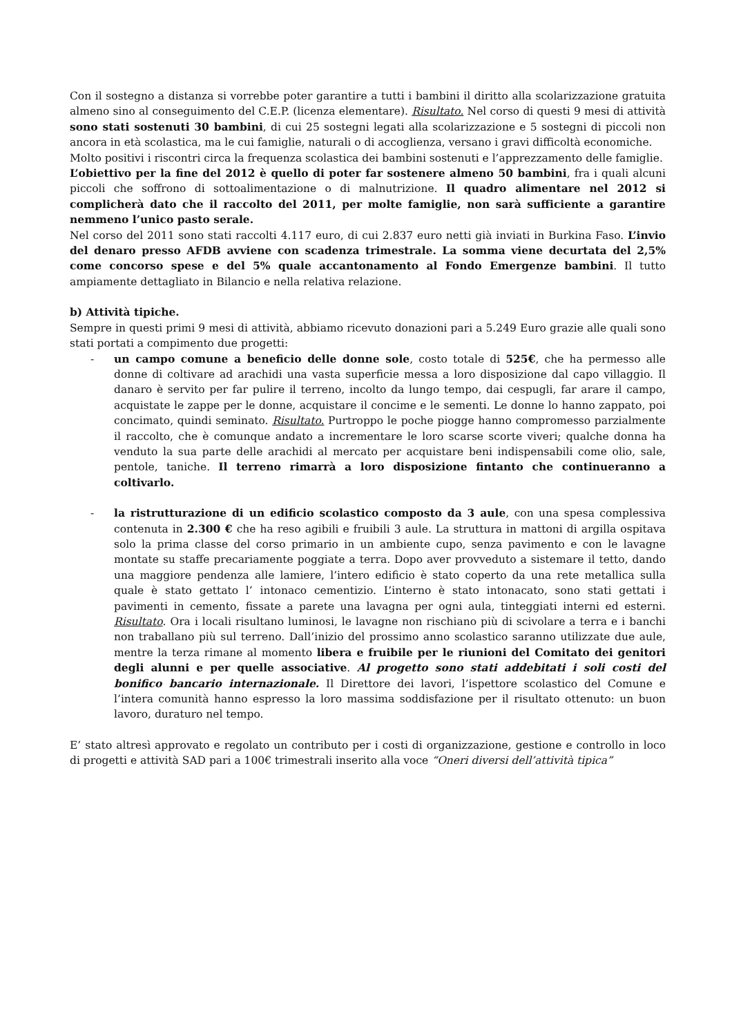Con il sostegno a distanza si vorrebbe poter garantire a tutti i bambini il diritto alla scolarizzazione gratuita almeno sino al conseguimento del C.E.P. (licenza elementare). Risultato. Nel corso di questi 9 mesi di attività sono stati sostenuti 30 bambini, di cui 25 sostegni legati alla scolarizzazione e 5 sostegni di piccoli non ancora in età scolastica, ma le cui famiglie, naturali o di accoglienza, versano i gravi difficoltà economiche.
Molto positivi i riscontri circa la frequenza scolastica dei bambini sostenuti e l’apprezzamento delle famiglie.
L’obiettivo per la fine del 2012 è quello di poter far sostenere almeno 50 bambini, fra i quali alcuni piccoli che soffrono di sottoalimentazione o di malnutrizione. Il quadro alimentare nel 2012 si complicherà dato che il raccolto del 2011, per molte famiglie, non sarà sufficiente a garantire nemmeno l’unico pasto serale.
Nel corso del 2011 sono stati raccolti 4.117 euro, di cui 2.837 euro netti già inviati in Burkina Faso. L’invio del denaro presso AFDB avviene con scadenza trimestrale. La somma viene decurtata del 2,5% come concorso spese e del 5% quale accantonamento al Fondo Emergenze bambini. Il tutto ampiamente dettagliato in Bilancio e nella relativa relazione.
b) Attività tipiche.
Sempre in questi primi 9 mesi di attività, abbiamo ricevuto donazioni pari a 5.249 Euro grazie alle quali sono stati portati a compimento due progetti:
- un campo comune a beneficio delle donne sole, costo totale di 525€, che ha permesso alle donne di coltivare ad arachidi una vasta superficie messa a loro disposizione dal capo villaggio. Il danaro è servito per far pulire il terreno, incolto da lungo tempo, dai cespugli, far arare il campo, acquistate le zappe per le donne, acquistare il concime e le sementi. Le donne lo hanno zappato, poi concimato, quindi seminato. Risultato. Purtroppo le poche piogge hanno compromesso parzialmente il raccolto, che è comunque andato a incrementare le loro scarse scorte viveri; qualche donna ha venduto la sua parte delle arachidi al mercato per acquistare beni indispensabili come olio, sale, pentole, taniche. Il terreno rimarrà a loro disposizione fintanto che continueranno a coltivarlo.
- la ristrutturazione di un edificio scolastico composto da 3 aule, con una spesa complessiva contenuta in 2.300 € che ha reso agibili e fruibili 3 aule. La struttura in mattoni di argilla ospitava solo la prima classe del corso primario in un ambiente cupo, senza pavimento e con le lavagne montate su staffe precariamente poggiate a terra. Dopo aver provveduto a sistemare il tetto, dando una maggiore pendenza alle lamiere, l’intero edificio è stato coperto da una rete metallica sulla quale è stato gettato l’ intonaco cementizio. L’interno è stato intonacato, sono stati gettati i pavimenti in cemento, fissate a parete una lavagna per ogni aula, tinteggiati interni ed esterni. Risultato. Ora i locali risultano luminosi, le lavagne non rischiano più di scivolare a terra e i banchi non traballano più sul terreno. Dall’inizio del prossimo anno scolastico saranno utilizzate due aule, mentre la terza rimane al momento libera e fruibile per le riunioni del Comitato dei genitori degli alunni e per quelle associative. Al progetto sono stati addebitati i soli costi del bonifico bancario internazionale. Il Direttore dei lavori, l’ispettore scolastico del Comune e l’intera comunità hanno espresso la loro massima soddisfazione per il risultato ottenuto: un buon lavoro, duraturo nel tempo.
E’ stato altresì approvato e regolato un contributo per i costi di organizzazione, gestione e controllo in loco di progetti e attività SAD pari a 100€ trimestrali inserito alla voce “Oneri diversi dell’attività tipica”